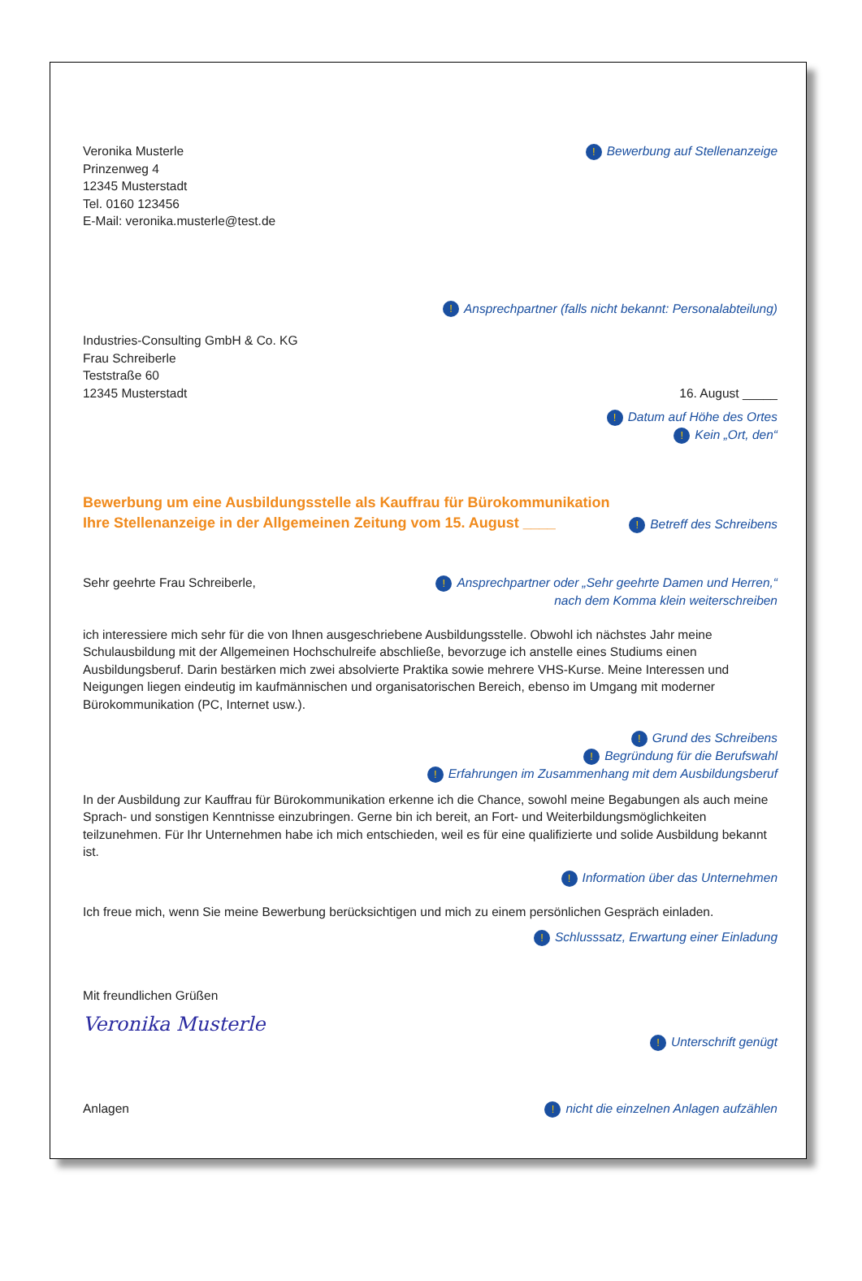Veronika Musterle
Prinzenweg 4
12345 Musterstadt
Tel. 0160 123456
E-Mail: veronika.musterle@test.de
! Bewerbung auf Stellenanzeige
! Ansprechpartner (falls nicht bekannt: Personalabteilung)
Industries-Consulting GmbH & Co. KG
Frau Schreiberle
Teststraße 60
12345 Musterstadt
16. August _____
! Datum auf Höhe des Ortes
! Kein „Ort, den“
Bewerbung um eine Ausbildungsstelle als Kauffrau für Bürokommunikation
Ihre Stellenanzeige in der Allgemeinen Zeitung vom 15. August ____
! Betreff des Schreibens
Sehr geehrte Frau Schreiberle,
! Ansprechpartner oder „Sehr geehrte Damen und Herren,“
nach dem Komma klein weiterschreiben
ich interessiere mich sehr für die von Ihnen ausgeschriebene Ausbildungsstelle. Obwohl ich nächstes Jahr meine Schulausbildung mit der Allgemeinen Hochschulreife abschließe, bevorzuge ich anstelle eines Studiums einen Ausbildungsberuf. Darin bestärken mich zwei absolvierte Praktika sowie mehrere VHS-Kurse. Meine Interessen und Neigungen liegen eindeutig im kaufmännischen und organisatorischen Bereich, ebenso im Umgang mit moderner Bürokommunikation (PC, Internet usw.).
! Grund des Schreibens
! Begründung für die Berufswahl
! Erfahrungen im Zusammenhang mit dem Ausbildungsberuf
In der Ausbildung zur Kauffrau für Bürokommunikation erkenne ich die Chance, sowohl meine Begabungen als auch meine Sprach- und sonstigen Kenntnisse einzubringen. Gerne bin ich bereit, an Fort- und Weiterbildungsmöglichkeiten teilzunehmen. Für Ihr Unternehmen habe ich mich entschieden, weil es für eine qualifizierte und solide Ausbildung bekannt ist.
! Information über das Unternehmen
Ich freue mich, wenn Sie meine Bewerbung berücksichtigen und mich zu einem persönlichen Gespräch einladen.
! Schlusssatz, Erwartung einer Einladung
Mit freundlichen Grüßen
Veronika Musterle
! Unterschrift genügt
Anlagen
! nicht die einzelnen Anlagen aufzählen